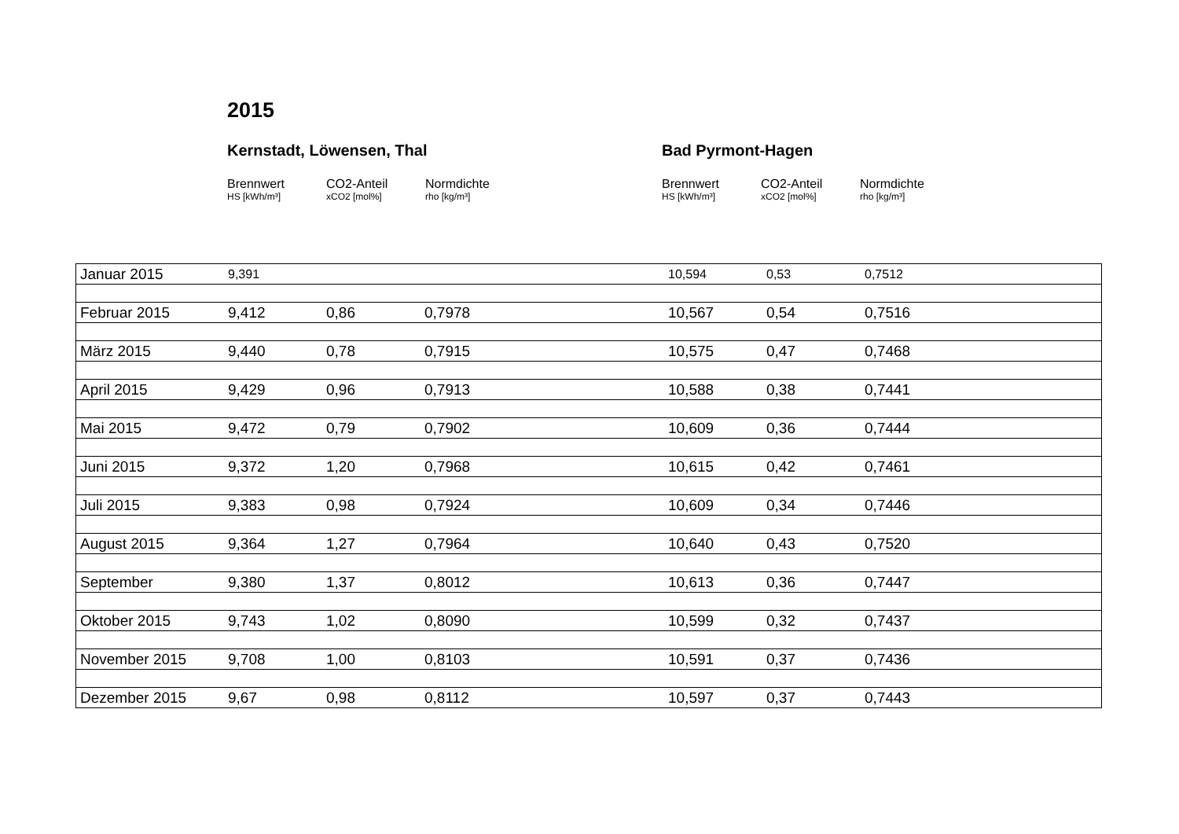2015
Kernstadt, Löwensen, Thal
Brennwert
HS [kWh/m³]
CO2-Anteil
xCO2 [mol%]
Normdichte
rho [kg/m³]
Bad Pyrmont-Hagen
Brennwert
HS [kWh/m³]
CO2-Anteil
xCO2 [mol%]
Normdichte
rho [kg/m³]
| Januar 2015 | 9,391 | | | 10,594 | 0,53 | 0,7512 |
| Februar 2015 | 9,412 | 0,86 | 0,7978 | 10,567 | 0,54 | 0,7516 |
| März 2015 | 9,440 | 0,78 | 0,7915 | 10,575 | 0,47 | 0,7468 |
| April 2015 | 9,429 | 0,96 | 0,7913 | 10,588 | 0,38 | 0,7441 |
| Mai 2015 | 9,472 | 0,79 | 0,7902 | 10,609 | 0,36 | 0,7444 |
| Juni 2015 | 9,372 | 1,20 | 0,7968 | 10,615 | 0,42 | 0,7461 |
| Juli 2015 | 9,383 | 0,98 | 0,7924 | 10,609 | 0,34 | 0,7446 |
| August 2015 | 9,364 | 1,27 | 0,7964 | 10,640 | 0,43 | 0,7520 |
| September | 9,380 | 1,37 | 0,8012 | 10,613 | 0,36 | 0,7447 |
| Oktober 2015 | 9,743 | 1,02 | 0,8090 | 10,599 | 0,32 | 0,7437 |
| November 2015 | 9,708 | 1,00 | 0,8103 | 10,591 | 0,37 | 0,7436 |
| Dezember 2015 | 9,67 | 0,98 | 0,8112 | 10,597 | 0,37 | 0,7443 |